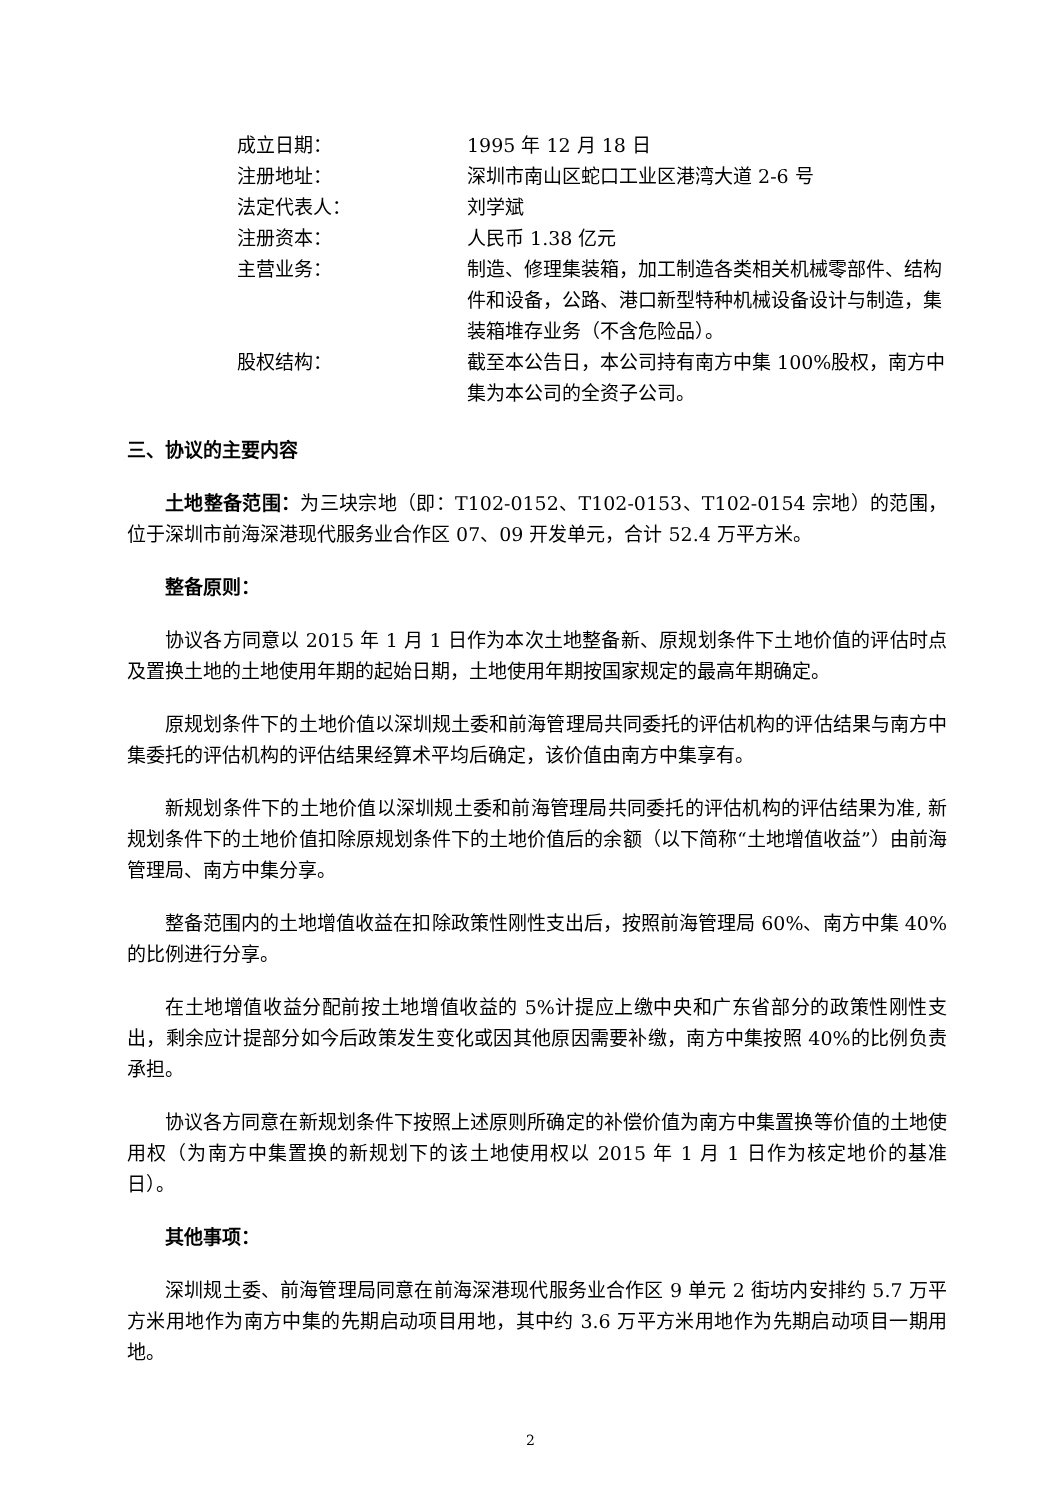| 成立日期： | 1995 年 12 月 18 日 |
| 注册地址： | 深圳市南山区蛇口工业区港湾大道 2-6 号 |
| 法定代表人： | 刘学斌 |
| 注册资本： | 人民币 1.38 亿元 |
| 主营业务： | 制造、修理集装箱，加工制造各类相关机械零部件、结构件和设备，公路、港口新型特种机械设备设计与制造，集装箱堆存业务（不含危险品）。 |
| 股权结构： | 截至本公告日，本公司持有南方中集 100%股权，南方中集为本公司的全资子公司。 |
三、协议的主要内容
土地整备范围：为三块宗地（即：T102-0152、T102-0153、T102-0154 宗地）的范围，位于深圳市前海深港现代服务业合作区 07、09 开发单元，合计 52.4 万平方米。
整备原则：
协议各方同意以 2015 年 1 月 1 日作为本次土地整备新、原规划条件下土地价值的评估时点及置换土地的土地使用年期的起始日期，土地使用年期按国家规定的最高年期确定。
原规划条件下的土地价值以深圳规土委和前海管理局共同委托的评估机构的评估结果与南方中集委托的评估机构的评估结果经算术平均后确定，该价值由南方中集享有。
新规划条件下的土地价值以深圳规土委和前海管理局共同委托的评估机构的评估结果为准, 新规划条件下的土地价值扣除原规划条件下的土地价值后的余额（以下简称“土地增值收益”）由前海管理局、南方中集分享。
整备范围内的土地增值收益在扣除政策性刚性支出后，按照前海管理局 60%、南方中集 40%的比例进行分享。
在土地增值收益分配前按土地增值收益的 5%计提应上缴中央和广东省部分的政策性刚性支出，剩余应计提部分如今后政策发生变化或因其他原因需要补缴，南方中集按照 40%的比例负责承担。
协议各方同意在新规划条件下按照上述原则所确定的补偿价值为南方中集置换等价值的土地使用权（为南方中集置换的新规划下的该土地使用权以 2015 年 1 月 1 日作为核定地价的基准日）。
其他事项：
深圳规土委、前海管理局同意在前海深港现代服务业合作区 9 单元 2 街坊内安排约 5.7 万平方米用地作为南方中集的先期启动项目用地，其中约 3.6 万平方米用地作为先期启动项目一期用地。
2